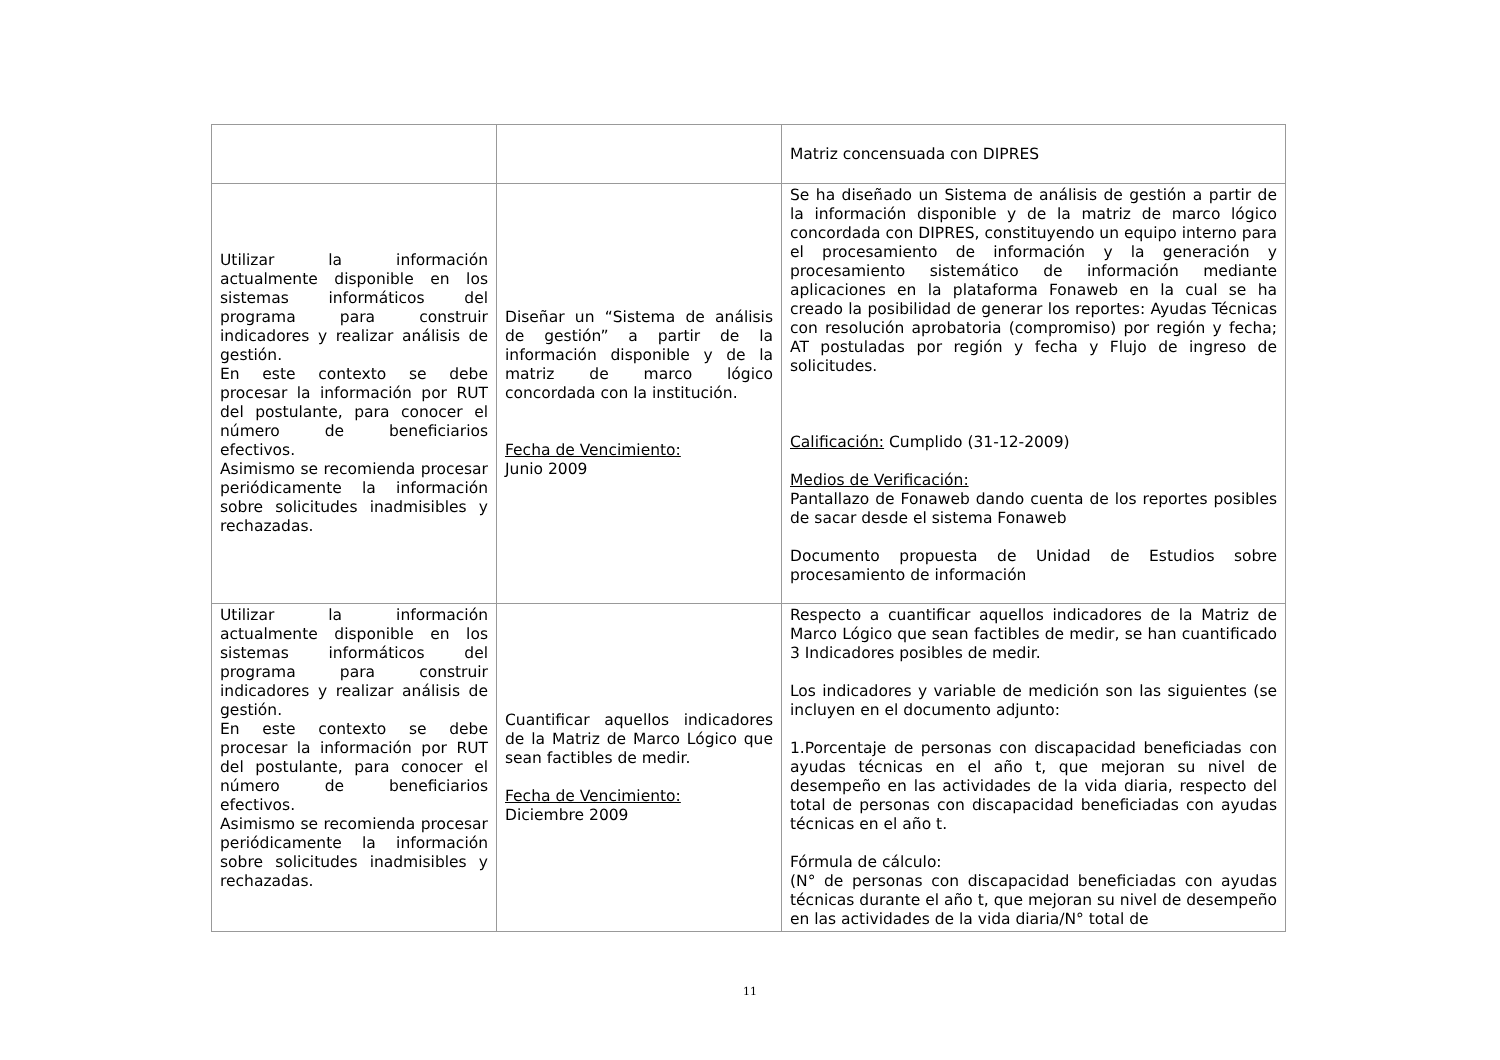| | | Matriz concensuada con DIPRES |
| Utilizar la información actualmente disponible en los sistemas informáticos del programa para construir indicadores y realizar análisis de gestión. En este contexto se debe procesar la información por RUT del postulante, para conocer el número de beneficiarios efectivos. Asimismo se recomienda procesar periódicamente la información sobre solicitudes inadmisibles y rechazadas. | Diseñar un “Sistema de análisis de gestión” a partir de la información disponible y de la matriz de marco lógico concordada con la institución. Fecha de Vencimiento: Junio 2009 | Se ha diseñado un Sistema de análisis de gestión a partir de la información disponible y de la matriz de marco lógico concordada con DIPRES, constituyendo un equipo interno para el procesamiento de información y la generación y procesamiento sistemático de información mediante aplicaciones en la plataforma Fonaweb en la cual se ha creado la posibilidad de generar los reportes: Ayudas Técnicas con resolución aprobatoria (compromiso) por región y fecha; AT postuladas por región y fecha y Flujo de ingreso de solicitudes. Calificación: Cumplido (31-12-2009) Medios de Verificación: Pantallazo de Fonaweb dando cuenta de los reportes posibles de sacar desde el sistema Fonaweb Documento propuesta de Unidad de Estudios sobre procesamiento de información |
| Utilizar la información actualmente disponible en los sistemas informáticos del programa para construir indicadores y realizar análisis de gestión. En este contexto se debe procesar la información por RUT del postulante, para conocer el número de beneficiarios efectivos. Asimismo se recomienda procesar periódicamente la información sobre solicitudes inadmisibles y rechazadas. | Cuantificar aquellos indicadores de la Matriz de Marco Lógico que sean factibles de medir. Fecha de Vencimiento: Diciembre 2009 | Respecto a cuantificar aquellos indicadores de la Matriz de Marco Lógico que sean factibles de medir, se han cuantificado 3 Indicadores posibles de medir. Los indicadores y variable de medición son las siguientes (se incluyen en el documento adjunto: 1.Porcentaje de personas con discapacidad beneficiadas con ayudas técnicas en el año t, que mejoran su nivel de desempeño en las actividades de la vida diaria, respecto del total de personas con discapacidad beneficiadas con ayudas técnicas en el año t. Fórmula de cálculo: (N° de personas con discapacidad beneficiadas con ayudas técnicas durante el año t, que mejoran su nivel de desempeño en las actividades de la vida diaria/N° total de |
11